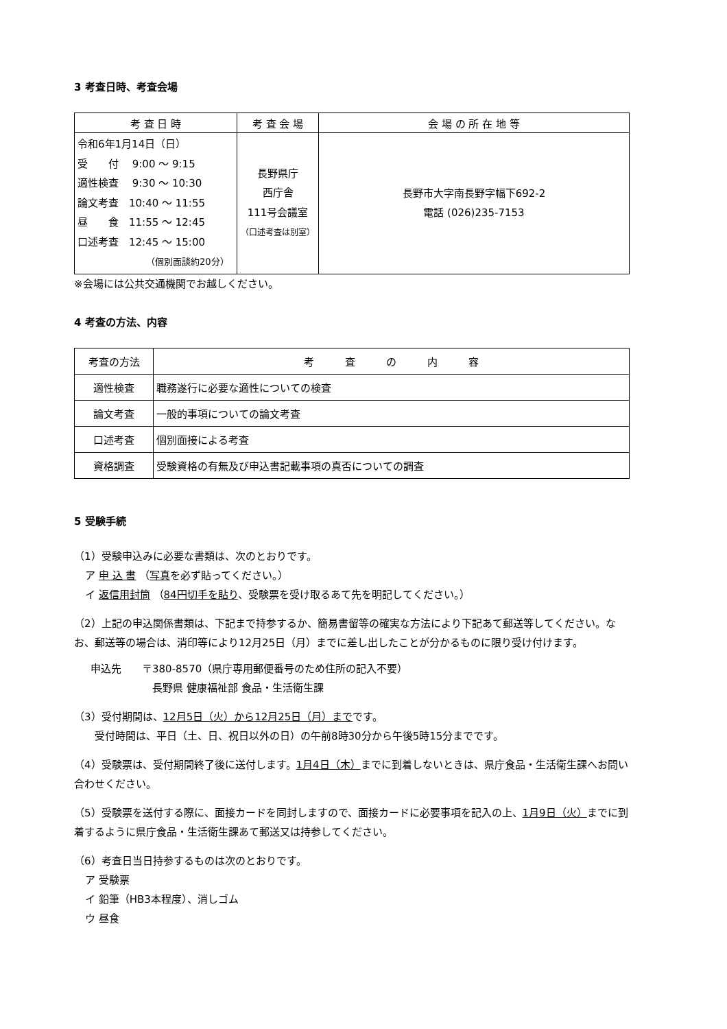3 考査日時、考査会場
| 考 査 日 時 | 考 査 会 場 | 会 場 の 所 在 地 等 |
| --- | --- | --- |
| 令和6年1月14日（日） 受 付 9:00 〜 9:15 適性検査 9:30 〜 10:30 論文考査 10:40 〜 11:55 昼 食 11:55 〜 12:45 口述考査 12:45 〜 15:00 （個別面談約20分） | 長野県庁 西庁舎 111号会議室 （口述考査は別室） | 長野市大字南長野字幅下692-2 電話 (026)235-7153 |
※会場には公共交通機関でお越しください。
4 考査の方法、内容
| 考査の方法 | 考 査 の 内 容 |
| --- | --- |
| 適性検査 | 職務遂行に必要な適性についての検査 |
| 論文考査 | 一般的事項についての論文考査 |
| 口述考査 | 個別面接による考査 |
| 資格調査 | 受験資格の有無及び申込書記載事項の真否についての調査 |
5 受験手続
（1）受験申込みに必要な書類は、次のとおりです。
ア 申 込 書 （写真を必ず貼ってください。）
イ 返信用封筒 （84円切手を貼り、受験票を受け取るあて先を明記してください。）
（2）上記の申込関係書類は、下記まで持参するか、簡易書留等の確実な方法により下記あて郵送等してください。なお、郵送等の場合は、消印等により12月25日（月）までに差し出したことが分かるものに限り受け付けます。
申込先　　〒380-8570（県庁専用郵便番号のため住所の記入不要）
長野県 健康福祉部 食品・生活衛生課
（3）受付期間は、12月5日（火）から12月25日（月）までです。
受付時間は、平日（土、日、祝日以外の日）の午前8時30分から午後5時15分までです。
（4）受験票は、受付期間終了後に送付します。1月4日（木）までに到着しないときは、県庁食品・生活衛生課へお問い合わせください。
（5）受験票を送付する際に、面接カードを同封しますので、面接カードに必要事項を記入の上、1月9日（火）までに到着するように県庁食品・生活衛生課あて郵送又は持参してください。
（6）考査日当日持参するものは次のとおりです。
ア 受験票
イ 鉛筆（HB3本程度）、消しゴム
ウ 昼食